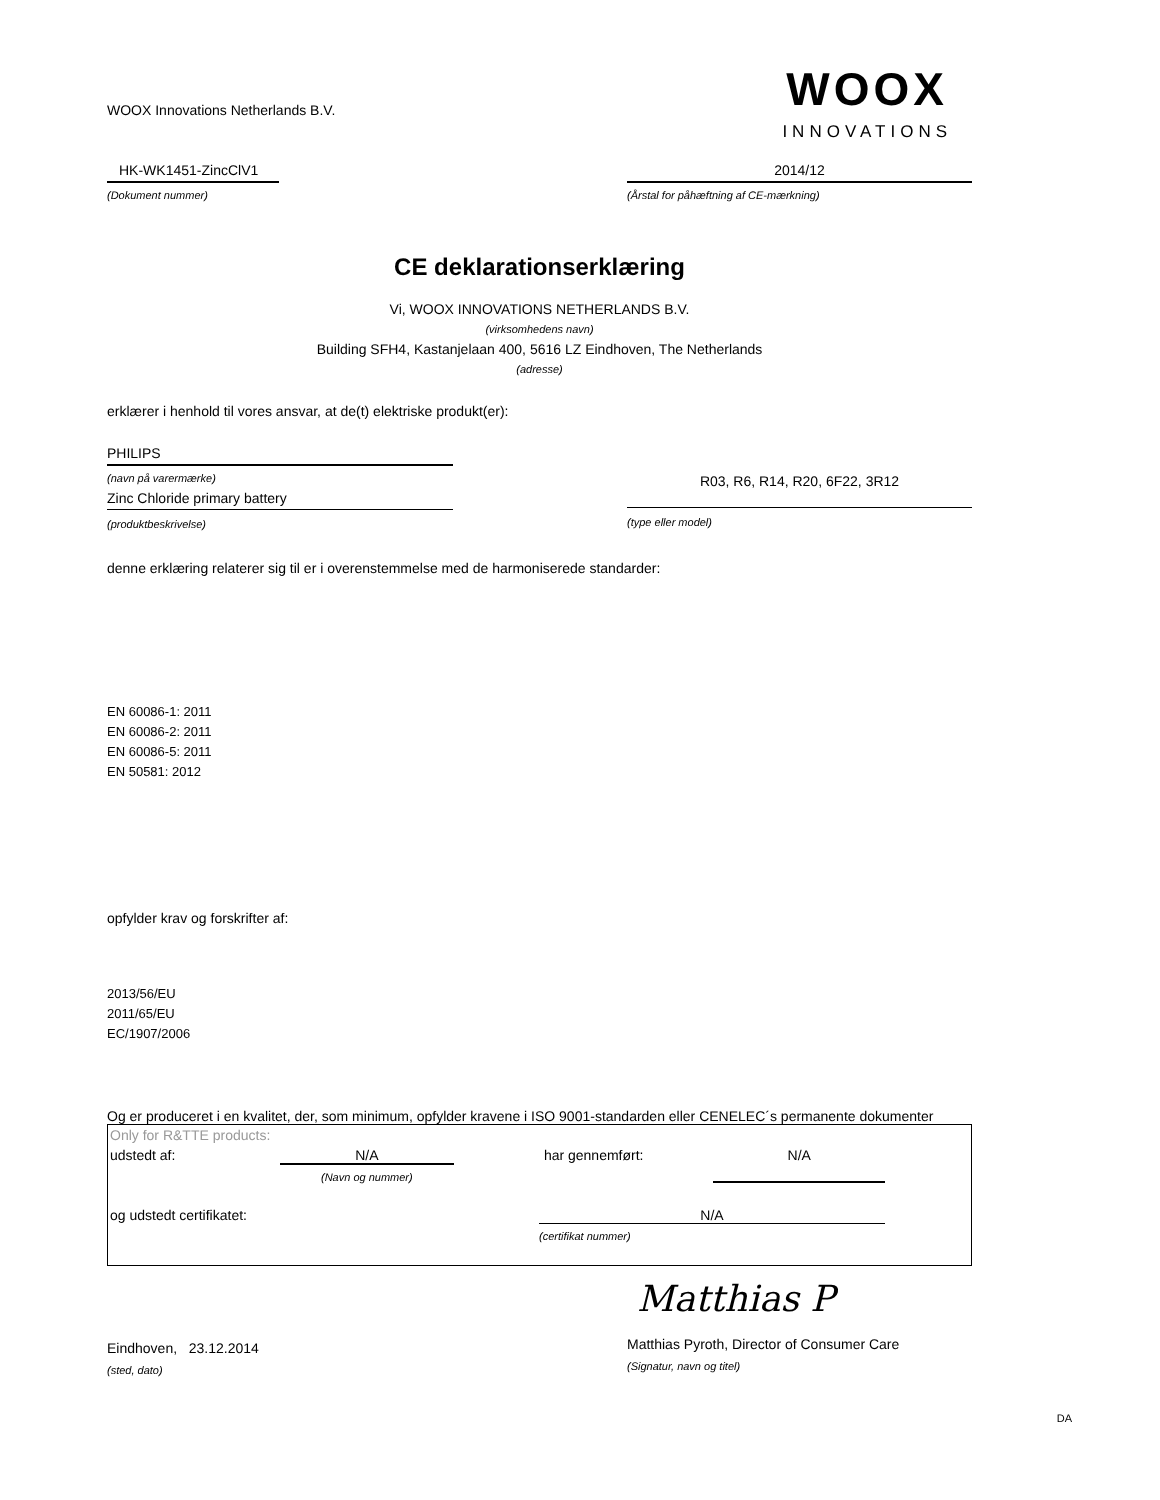WOOX Innovations Netherlands B.V.
WOOX
INNOVATIONS
HK-WK1451-ZincClV1
(Dokument nummer)
2014/12
(Årstal for påhæftning af CE-mærkning)
CE deklarationserklæring
Vi, WOOX INNOVATIONS NETHERLANDS B.V.
(virksomhedens navn)
Building SFH4, Kastanjelaan 400, 5616 LZ Eindhoven, The Netherlands
(adresse)
erklærer i henhold til vores ansvar, at de(t) elektriske produkt(er):
PHILIPS
(navn på varermærke)
Zinc Chloride primary battery
(produktbeskrivelse)
R03, R6, R14, R20, 6F22, 3R12
(type eller model)
denne erklæring relaterer sig til er i overenstemmelse med de harmoniserede standarder:
EN 60086-1: 2011
EN 60086-2: 2011
EN 60086-5: 2011
EN 50581: 2012
opfylder krav og forskrifter af:
2013/56/EU
2011/65/EU
EC/1907/2006
Og er produceret i en kvalitet, der, som minimum, opfylder kravene i ISO 9001-standarden eller CENELEC´s permanente dokumenter
Only for R&TTE products:
udstedt af: N/A
(Navn og nummer)
har gennemført: N/A
og udstedt certifikatet: N/A
(certifikat nummer)
Eindhoven, 23.12.2014
(sted, dato)
Matthias P
Matthias Pyroth, Director of Consumer Care
(Signatur, navn og titel)
DA